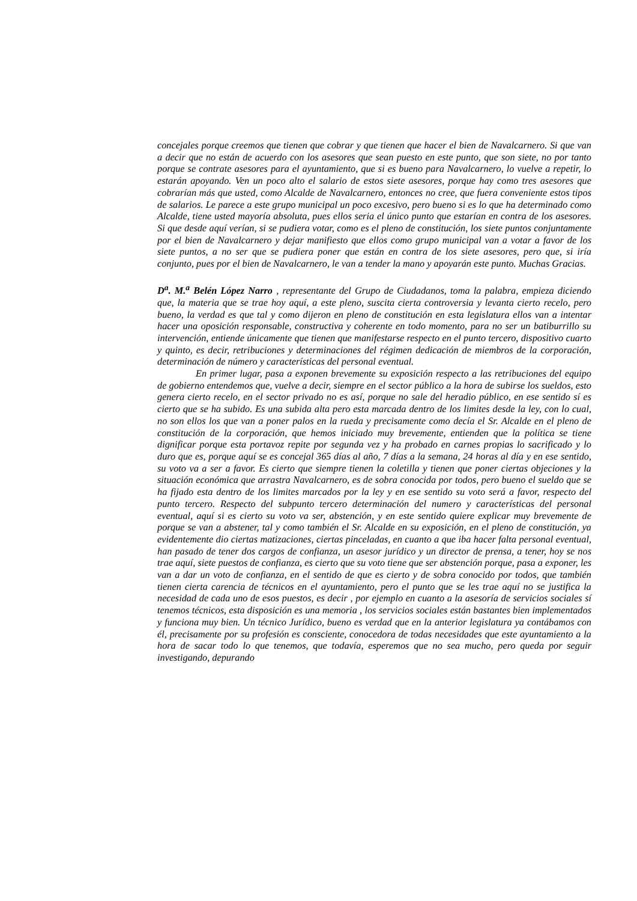concejales porque creemos que tienen que cobrar y que tienen que hacer el bien de Navalcarnero. Si que van a decir que no están de acuerdo con los asesores que sean puesto en este punto, que son siete, no por tanto porque se contrate asesores para el ayuntamiento, que si es bueno para Navalcarnero, lo vuelve a repetir, lo estarán apoyando. Ven un poco alto el salario de estos siete asesores, porque hay como tres asesores que cobrarían más que usted, como Alcalde de Navalcarnero, entonces no cree, que fuera conveniente estos tipos de salarios. Le parece a este grupo municipal un poco excesivo, pero bueno si es lo que ha determinado como Alcalde, tiene usted mayoría absoluta, pues ellos seria el único punto que estarían en contra de los asesores. Si que desde aquí verían, si se pudiera votar, como es el pleno de constitución, los siete puntos conjuntamente por el bien de Navalcarnero y dejar manifiesto que ellos como grupo municipal van a votar a favor de los siete puntos, a no ser que se pudiera poner que están en contra de los siete asesores, pero que, si iría conjunto, pues por el bien de Navalcarnero, le van a tender la mano y apoyarán este punto. Muchas Gracias.
D<sup>a</sup>. M.<sup>a</sup> Belén López Narro , representante del Grupo de Ciudadanos, toma la palabra, empieza diciendo que, la materia que se trae hoy aquí, a este pleno, suscita cierta controversia y levanta cierto recelo, pero bueno, la verdad es que tal y como dijeron en pleno de constitución en esta legislatura ellos van a intentar hacer una oposición responsable, constructiva y coherente en todo momento, para no ser un batiburrillo su intervención, entiende únicamente que tienen que manifestarse respecto en el punto tercero, dispositivo cuarto y quinto, es decir, retribuciones y determinaciones del régimen dedicación de miembros de la corporación, determinación de número y características del personal eventual.
En primer lugar, pasa a exponen brevemente su exposición respecto a las retribuciones del equipo de gobierno entendemos que, vuelve a decir, siempre en el sector público a la hora de subirse los sueldos, esto genera cierto recelo, en el sector privado no es así, porque no sale del heradio público, en ese sentido sí es cierto que se ha subido. Es una subida alta pero esta marcada dentro de los limites desde la ley, con lo cual, no son ellos los que van a poner palos en la rueda y precisamente como decía el Sr. Alcalde en el pleno de constitución de la corporación, que hemos iniciado muy brevemente, entienden que la política se tiene dignificar porque esta portavoz repite por segunda vez y ha probado en carnes propias lo sacrificado y lo duro que es, porque aquí se es concejal 365 días al año, 7 días a la semana, 24 horas al día y en ese sentido, su voto va a ser a favor. Es cierto que siempre tienen la coletilla y tienen que poner ciertas objeciones y la situación económica que arrastra Navalcarnero, es de sobra conocida por todos, pero bueno el sueldo que se ha fijado esta dentro de los limites marcados por la ley y en ese sentido su voto será a favor, respecto del punto tercero. Respecto del subpunto tercero determinación del numero y características del personal eventual, aquí si es cierto su voto va ser, abstención, y en este sentido quiere explicar muy brevemente de porque se van a abstener, tal y como también el Sr. Alcalde en su exposición, en el pleno de constitución, ya evidentemente dio ciertas matizaciones, ciertas pinceladas, en cuanto a que iba hacer falta personal eventual, han pasado de tener dos cargos de confianza, un asesor jurídico y un director de prensa, a tener, hoy se nos trae aquí, siete puestos de confianza, es cierto que su voto tiene que ser abstención porque, pasa a exponer, les van a dar un voto de confianza, en el sentido de que es cierto y de sobra conocido por todos, que también tienen cierta carencia de técnicos en el ayuntamiento, pero el punto que se les trae aquí no se justifica la necesidad de cada uno de esos puestos, es decir , por ejemplo en cuanto a la asesoría de servicios sociales sí tenemos técnicos, esta disposición es una memoria , los servicios sociales están bastantes bien implementados y funciona muy bien. Un técnico Jurídico, bueno es verdad que en la anterior legislatura ya contábamos con él, precisamente por su profesión es consciente, conocedora de todas necesidades que este ayuntamiento a la hora de sacar todo lo que tenemos, que todavía, esperemos que no sea mucho, pero queda por seguir investigando, depurando